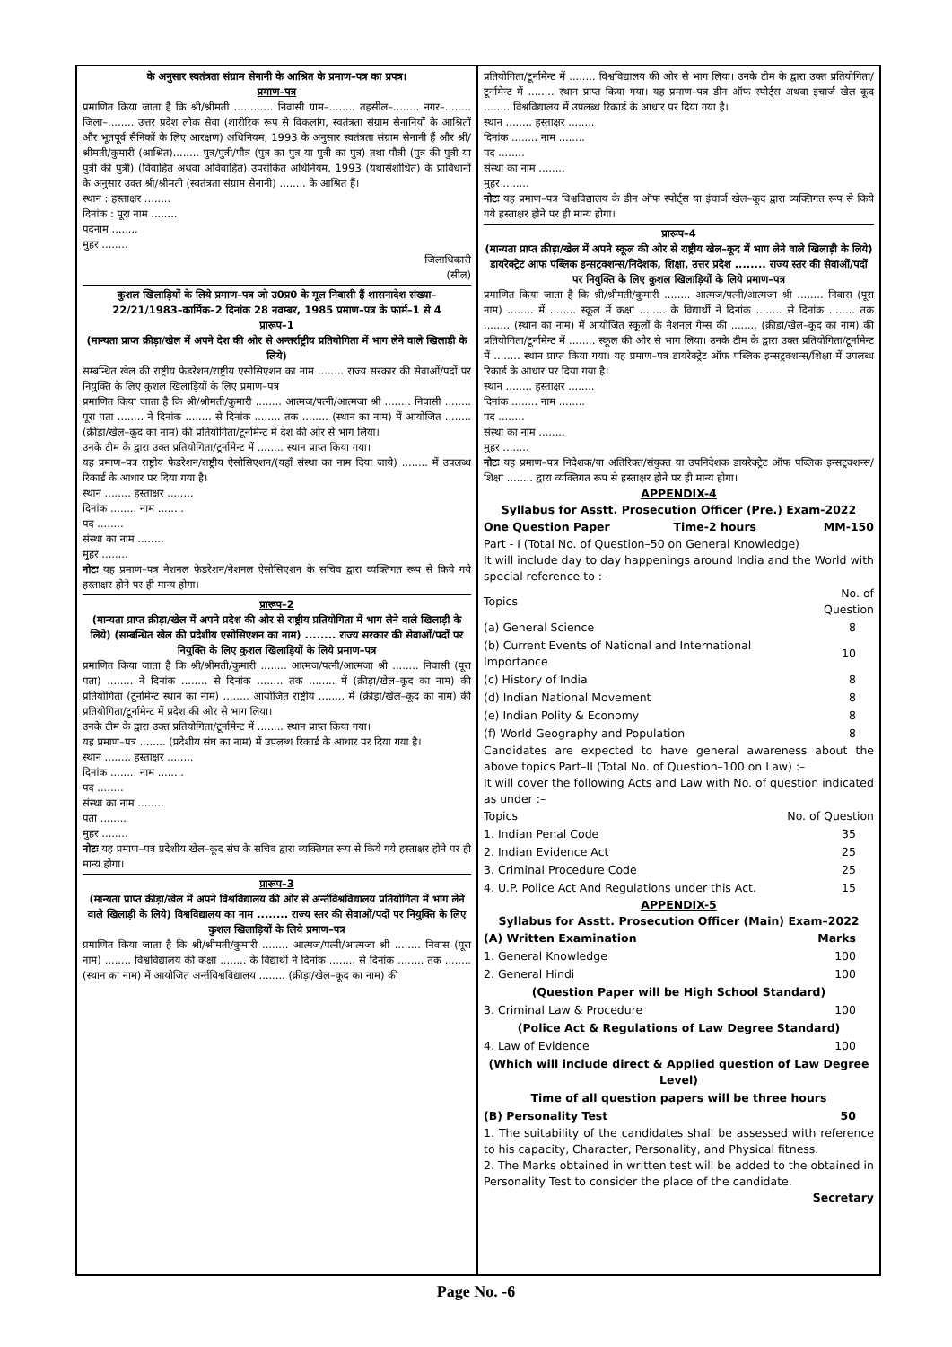के अनुसार स्वतंत्रता संग्राम सेनानी के आश्रित के प्रमाण–पत्र का प्रपत्र।
प्रमाण–पत्र
प्रमाणित किया जाता है कि श्री/श्रीमती ............ निवासी ग्राम–........ तहसील–........ नगर–........ जिला–........ उत्तर प्रदेश लोक सेवा (शारीरिक रूप से विकलांग, स्वतंत्रता संग्राम सेनानियों के आश्रितों और भूतपूर्व सैनिकों के लिए आरक्षण) अधिनियम, 1993 के अनुसार स्वतंत्रता संग्राम सेनानी हैं और श्री/श्रीमती/कुमारी (आश्रित)........ पुत्र/पुत्री/पौत्र (पुत्र का पुत्र या पुत्री का पुत्र) तथा पौत्री (पुत्र की पुत्री या पुत्री की पुत्री) (विवाहित अथवा अविवाहित) उपरांकित अधिनियम, 1993 (यथासंशोधित) के प्राविधानों के अनुसार उक्त श्री/श्रीमती (स्वतंत्रता संग्राम सेनानी) ........ के आश्रित हैं।
स्थान : हस्ताक्षर ........
दिनांक : पूरा नाम ........
पदनाम ........
मुहर ........
जिलाधिकारी
(सील)
कुशल खिलाड़ियों के लिये प्रमाण–पत्र जो उ0प्र0 के मूल निवासी हैं शासनादेश संख्या–22/21/1983–कार्मिक–2 दिनांक 28 नवम्बर, 1985 प्रमाण–पत्र के फार्म–1 से 4
प्रारूप–1
(मान्यता प्राप्त क्रीड़ा/खेल में अपने देश की ओर से अन्तर्राष्ट्रीय प्रतियोगिता में भाग लेने वाले खिलाड़ी के लिये)
सम्बन्धित खेल की राष्ट्रीय फेडरेशन/राष्ट्रीय एसोसिएशन का नाम ........ राज्य सरकार की सेवाओं/पदों पर नियुक्ति के लिए कुशल खिलाड़ियों के लिए प्रमाण–पत्र
प्रमाणित किया जाता है कि श्री/श्रीमती/कुमारी ........ आत्मज/पत्नी/आत्मजा श्री ........ निवासी ........ पूरा पता ........ ने दिनांक ........ से दिनांक ........ तक ........ (स्थान का नाम) में आयोजित ........ (क्रीड़ा/खेल–कूद का नाम) की प्रतियोगिता/टूर्नामेन्ट में देश की ओर से भाग लिया।
उनके टीम के द्वारा उक्त प्रतियोगिता/टूर्नामेन्ट में ........ स्थान प्राप्त किया गया।
यह प्रमाण–पत्र राष्ट्रीय फेडरेशन/राष्ट्रीय ऐसोसिएशन/(यहाँ संस्था का नाम दिया जाये) ........ में उपलब्ध रिकार्ड के आधार पर दिया गया है।
स्थान ........ हस्ताक्षर ........
दिनांक ........ नाम ........
पद ........
संस्था का नाम ........
मुहर ........
नोटः यह प्रमाण–पत्र नेशनल फेडरेशन/नेशनल ऐसोसिएशन के सचिव द्वारा व्यक्तिगत रूप से किये गये हस्ताक्षर होने पर ही मान्य होगा।
प्रारूप–2
(मान्यता प्राप्त क्रीड़ा/खेल में अपने प्रदेश की ओर से राष्ट्रीय प्रतियोगिता में भाग लेने वाले खिलाड़ी के लिये) (सम्बन्धित खेल की प्रदेशीय एसोसिएशन का नाम) ........ राज्य सरकार की सेवाओं/पदों पर नियुक्ति के लिए कुशल खिलाड़ियों के लिये प्रमाण–पत्र
प्रमाणित किया जाता है कि श्री/श्रीमती/कुमारी ........ आत्मज/पत्नी/आत्मजा श्री ........ निवासी (पूरा पता) ........ ने दिनांक ........ से दिनांक ........ तक ........ में (क्रीड़ा/खेल–कूद का नाम) की प्रतियोगिता (टूर्नामेन्ट स्थान का नाम) ........ आयोजित राष्ट्रीय ........ में (क्रीड़ा/खेल–कूद का नाम) की प्रतियोगिता/टूर्नामेन्ट में प्रदेश की ओर से भाग लिया।
उनके टीम के द्वारा उक्त प्रतियोगिता/टूर्नामेन्ट में ........ स्थान प्राप्त किया गया।
यह प्रमाण–पत्र ........ (प्रदेशीय संघ का नाम) में उपलब्ध रिकार्ड के आधार पर दिया गया है।
स्थान ........ हस्ताक्षर ........
दिनांक ........ नाम ........
पद ........
संस्था का नाम ........
पता ........
मुहर ........
नोटः यह प्रमाण–पत्र प्रदेशीय खेल–कूद संघ के सचिव द्वारा व्यक्तिगत रूप से किये गये हस्ताक्षर होने पर ही मान्य होगा।
प्रारूप–3
(मान्यता प्राप्त क्रीड़ा/खेल में अपने विश्वविद्यालय की ओर से अर्न्तविश्वविद्यालय प्रतियोगिता में भाग लेने वाले खिलाड़ी के लिये) विश्वविद्यालय का नाम ........ राज्य स्तर की सेवाओं/पदों पर नियुक्ति के लिए कुशल खिलाड़ियों के लिये प्रमाण–पत्र
प्रमाणित किया जाता है कि श्री/श्रीमती/कुमारी ........ आत्मज/पत्नी/आत्मजा श्री ........ निवास (पूरा नाम) ........ विश्वविद्यालय की कक्षा ........ के विद्यार्थी ने दिनांक ........ से दिनांक ........ तक ........ (स्थान का नाम) में आयोजित अर्न्तविश्वविद्यालय ........ (क्रीड़ा/खेल–कूद का नाम) की
प्रतियोगिता/टूर्नामेन्ट में ........ विश्वविद्यालय की ओर से भाग लिया। उनके टीम के द्वारा उक्त प्रतियोगिता/टूर्नामेन्ट में ........ स्थान प्राप्त किया गया। यह प्रमाण–पत्र डीन ऑफ स्पोर्ट्स अथवा इंचार्ज खेल कूद ........ विश्वविद्यालय में उपलब्ध रिकार्ड के आधार पर दिया गया है।
स्थान ........ हस्ताक्षर ........
दिनांक ........ नाम ........
पद ........
संस्था का नाम ........
मुहर ........
नोटः यह प्रमाण–पत्र विश्वविद्यालय के डीन ऑफ स्पोर्ट्स या इंचार्ज खेल–कूद द्वारा व्यक्तिगत रूप से किये गये हस्ताक्षर होने पर ही मान्य होगा।
प्रारूप–4
(मान्यता प्राप्त क्रीड़ा/खेल में अपने स्कूल की ओर से राष्ट्रीय खेल–कूद में भाग लेने वाले खिलाड़ी के लिये) डायरेक्ट्रेट आफ पब्लिक इन्सट्रक्शन्स/निदेशक, शिक्षा, उत्तर प्रदेश ........ राज्य स्तर की सेवाओं/पदों पर नियुक्ति के लिए कुशल खिलाड़ियों के लिये प्रमाण–पत्र
प्रमाणित किया जाता है कि श्री/श्रीमती/कुमारी ........ आत्मज/पत्नी/आत्मजा श्री ........ निवास (पूरा नाम) ........ में ........ स्कूल में कक्षा ........ के विद्यार्थी ने दिनांक ........ से दिनांक ........ तक ........ (स्थान का नाम) में आयोजित स्कूलों के नेशनल गेम्स की ........ (क्रीड़ा/खेल–कूद का नाम) की प्रतियोगिता/टूर्नामेन्ट में ........ स्कूल की ओर से भाग लिया। उनके टीम के द्वारा उक्त प्रतियोगिता/टूर्नामेन्ट में ........ स्थान प्राप्त किया गया। यह प्रमाण–पत्र डायरेक्ट्रेट ऑफ पब्लिक इन्सट्रक्शन्स/शिक्षा में उपलब्ध रिकार्ड के आधार पर दिया गया है।
स्थान ........ हस्ताक्षर ........
दिनांक ........ नाम ........
पद ........
संस्था का नाम ........
मुहर ........
नोटः यह प्रमाण–पत्र निदेशक/या अतिरिक्त/संयुक्त या उपनिदेशक डायरेक्ट्रेट ऑफ पब्लिक इन्सट्रक्शन्स/शिक्षा ........ द्वारा व्यक्तिगत रूप से हस्ताक्षर होने पर ही मान्य होगा।
APPENDIX-4
Syllabus for Asstt. Prosecution Officer (Pre.) Exam-2022
| One Question Paper | Time-2 hours | MM-150 |
Part - I (Total No. of Question–50 on General Knowledge)
It will include day to day happenings around India and the World with special reference to :–
| Topics | No. of Question |
| (a) General Science | 8 |
| (b) Current Events of National and International Importance | 10 |
| (c) History of India | 8 |
| (d) Indian National Movement | 8 |
| (e) Indian Polity & Economy | 8 |
| (f) World Geography and Population | 8 |
Candidates are expected to have general awareness about the above topics Part–II (Total No. of Question–100 on Law) :–
It will cover the following Acts and Law with No. of question indicated as under :–
| Topics | No. of Question |
| 1. Indian Penal Code | 35 |
| 2. Indian Evidence Act | 25 |
| 3. Criminal Procedure Code | 25 |
| 4. U.P. Police Act And Regulations under this Act. | 15 |
APPENDIX-5
Syllabus for Asstt. Prosecution Officer (Main) Exam–2022
| (A) Written Examination | Marks |
| 1. General Knowledge | 100 |
| 2. General Hindi | 100 |
| (Question Paper will be High School Standard) | |
| 3. Criminal Law & Procedure | 100 |
| (Police Act & Regulations of Law Degree Standard) | |
| 4. Law of Evidence | 100 |
| (Which will include direct & Applied question of Law Degree Level) | |
| Time of all question papers will be three hours | |
| (B) Personality Test | 50 |
1. The suitability of the candidates shall be assessed with reference to his capacity, Character, Personality, and Physical fitness.
2. The Marks obtained in written test will be added to the obtained in Personality Test to consider the place of the candidate.
Secretary
Page No. -6